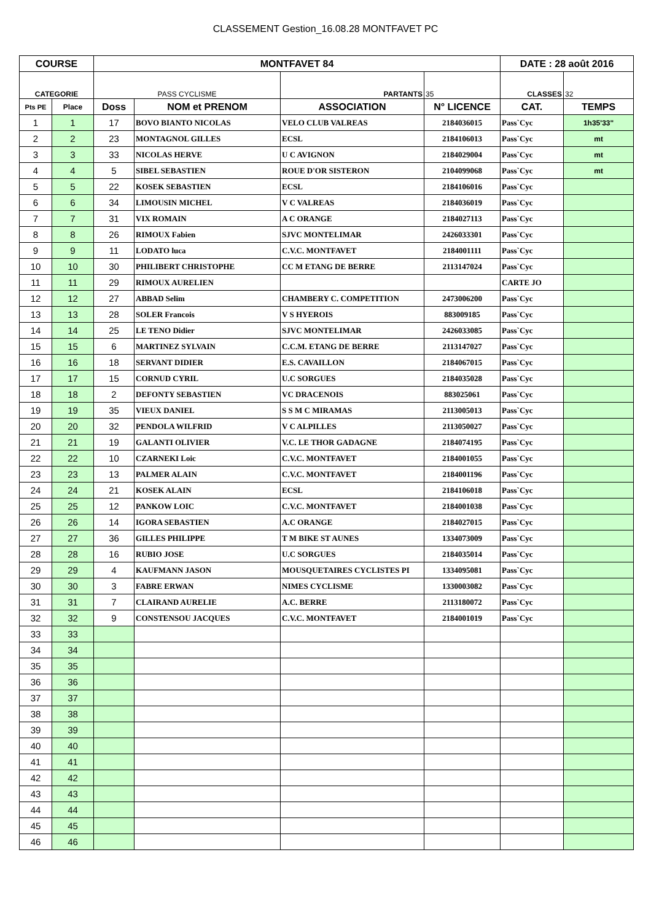CLASSEMENT Gestion_16.08.28 MONTFAVET PC
| COURSE | | MONTFAVET 84 | | | | DATE : 28 août 2016 | |
| --- | --- | --- | --- | --- | --- | --- | --- |
| CATEGORIE | | PASS CYCLISME | | PARTANTS | 35 | CLASSES | 32 |
| Pts PE | Place | Doss | NOM et PRENOM | ASSOCIATION | N° LICENCE | CAT. | TEMPS |
| 1 | 1 | 17 | BOVO BIANTO NICOLAS | VELO CLUB VALREAS | 2184036015 | Pass`Cyc | 1h35'33" |
| 2 | 2 | 23 | MONTAGNOL GILLES | ECSL | 2184106013 | Pass`Cyc | mt |
| 3 | 3 | 33 | NICOLAS HERVE | U C AVIGNON | 2184029004 | Pass`Cyc | mt |
| 4 | 4 | 5 | SIBEL SEBASTIEN | ROUE D'OR SISTERON | 2104099068 | Pass`Cyc | mt |
| 5 | 5 | 22 | KOSEK SEBASTIEN | ECSL | 2184106016 | Pass`Cyc | |
| 6 | 6 | 34 | LIMOUSIN MICHEL | V C VALREAS | 2184036019 | Pass`Cyc | |
| 7 | 7 | 31 | VIX ROMAIN | A C ORANGE | 2184027113 | Pass`Cyc | |
| 8 | 8 | 26 | RIMOUX Fabien | SJVC MONTELIMAR | 2426033301 | Pass`Cyc | |
| 9 | 9 | 11 | LODATO luca | C.V.C. MONTFAVET | 2184001111 | Pass`Cyc | |
| 10 | 10 | 30 | PHILIBERT CHRISTOPHE | CC M ETANG DE BERRE | 2113147024 | Pass`Cyc | |
| 11 | 11 | 29 | RIMOUX AURELIEN | | | CARTE JO | |
| 12 | 12 | 27 | ABBAD Selim | CHAMBERY C. COMPETITION | 2473006200 | Pass`Cyc | |
| 13 | 13 | 28 | SOLER Francois | V S HYEROIS | 883009185 | Pass`Cyc | |
| 14 | 14 | 25 | LE TENO Didier | SJVC MONTELIMAR | 2426033085 | Pass`Cyc | |
| 15 | 15 | 6 | MARTINEZ SYLVAIN | C.C.M. ETANG DE BERRE | 2113147027 | Pass`Cyc | |
| 16 | 16 | 18 | SERVANT DIDIER | E.S. CAVAILLON | 2184067015 | Pass`Cyc | |
| 17 | 17 | 15 | CORNUD CYRIL | U.C SORGUES | 2184035028 | Pass`Cyc | |
| 18 | 18 | 2 | DEFONTY SEBASTIEN | VC DRACENOIS | 883025061 | Pass`Cyc | |
| 19 | 19 | 35 | VIEUX DANIEL | S S M C MIRAMAS | 2113005013 | Pass`Cyc | |
| 20 | 20 | 32 | PENDOLA WILFRID | V C ALPILLES | 2113050027 | Pass`Cyc | |
| 21 | 21 | 19 | GALANTI OLIVIER | V.C. LE THOR GADAGNE | 2184074195 | Pass`Cyc | |
| 22 | 22 | 10 | CZARNEKI Loic | C.V.C. MONTFAVET | 2184001055 | Pass`Cyc | |
| 23 | 23 | 13 | PALMER ALAIN | C.V.C. MONTFAVET | 2184001196 | Pass`Cyc | |
| 24 | 24 | 21 | KOSEK ALAIN | ECSL | 2184106018 | Pass`Cyc | |
| 25 | 25 | 12 | PANKOW LOIC | C.V.C. MONTFAVET | 2184001038 | Pass`Cyc | |
| 26 | 26 | 14 | IGORA SEBASTIEN | A.C ORANGE | 2184027015 | Pass`Cyc | |
| 27 | 27 | 36 | GILLES PHILIPPE | T M BIKE ST AUNES | 1334073009 | Pass`Cyc | |
| 28 | 28 | 16 | RUBIO JOSE | U.C SORGUES | 2184035014 | Pass`Cyc | |
| 29 | 29 | 4 | KAUFMANN JASON | MOUSQUETAIRES CYCLISTES PI | 1334095081 | Pass`Cyc | |
| 30 | 30 | 3 | FABRE ERWAN | NIMES CYCLISME | 1330003082 | Pass`Cyc | |
| 31 | 31 | 7 | CLAIRAND AURELIE | A.C. BERRE | 2113180072 | Pass`Cyc | |
| 32 | 32 | 9 | CONSTENSOU JACQUES | C.V.C. MONTFAVET | 2184001019 | Pass`Cyc | |
| 33 | 33 | | | | | | |
| 34 | 34 | | | | | | |
| 35 | 35 | | | | | | |
| 36 | 36 | | | | | | |
| 37 | 37 | | | | | | |
| 38 | 38 | | | | | | |
| 39 | 39 | | | | | | |
| 40 | 40 | | | | | | |
| 41 | 41 | | | | | | |
| 42 | 42 | | | | | | |
| 43 | 43 | | | | | | |
| 44 | 44 | | | | | | |
| 45 | 45 | | | | | | |
| 46 | 46 | | | | | | |